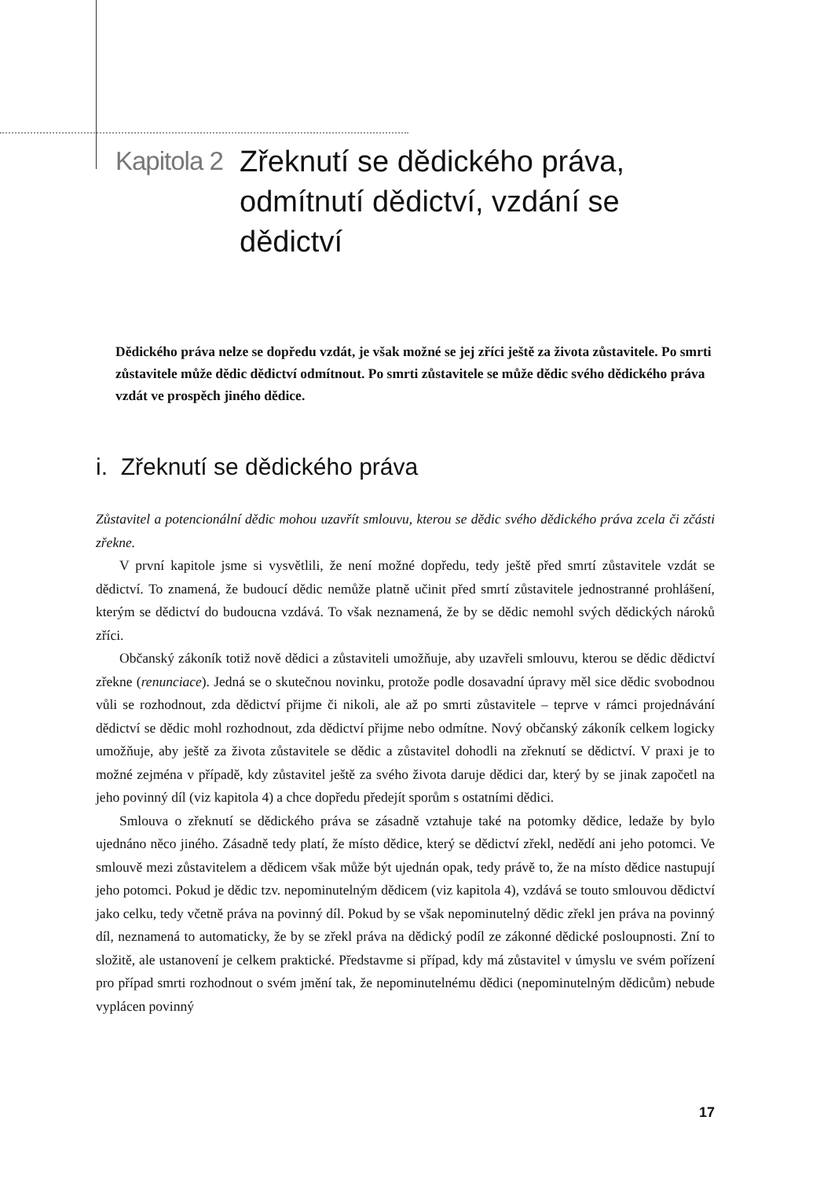Kapitola 2
Zřeknutí se dědického práva, odmítnutí dědictví, vzdání se dědictví
Dědického práva nelze se dopředu vzdát, je však možné se jej zříci ještě za života zůstavitele. Po smrti zůstavitele může dědic dědictví odmítnout. Po smrti zůstavitele se může dědic svého dědického práva vzdát ve prospěch jiného dědice.
i. Zřeknutí se dědického práva
Zůstavitel a potencionální dědic mohou uzavřít smlouvu, kterou se dědic svého dědického práva zcela či zčásti zřekne.
V první kapitole jsme si vysvětlili, že není možné dopředu, tedy ještě před smrtí zůstavitele vzdát se dědictví. To znamená, že budoucí dědic nemůže platně učinit před smrtí zůstavitele jednostranné prohlášení, kterým se dědictví do budoucna vzdává. To však neznamená, že by se dědic nemohl svých dědických nároků zříci.
Občanský zákoník totiž nově dědici a zůstaviteli umožňuje, aby uzavřeli smlouvu, kterou se dědic dědictví zřekne (renunciace). Jedná se o skutečnou novinku, protože podle dosavadní úpravy měl sice dědic svobodnou vůli se rozhodnout, zda dědictví přijme či nikoli, ale až po smrti zůstavitele – teprve v rámci projednávání dědictví se dědic mohl rozhodnout, zda dědictví přijme nebo odmítne. Nový občanský zákoník celkem logicky umožňuje, aby ještě za života zůstavitele se dědic a zůstavitel dohodli na zřeknutí se dědictví. V praxi je to možné zejména v případě, kdy zůstavitel ještě za svého života daruje dědici dar, který by se jinak započetl na jeho povinný díl (viz kapitola 4) a chce dopředu předejít sporům s ostatními dědici.
Smlouva o zřeknutí se dědického práva se zásadně vztahuje také na potomky dědice, ledaže by bylo ujednáno něco jiného. Zásadně tedy platí, že místo dědice, který se dědictví zřekl, nedědí ani jeho potomci. Ve smlouvě mezi zůstavitelem a dědicem však může být ujednán opak, tedy právě to, že na místo dědice nastupují jeho potomci. Pokud je dědic tzv. nepominutelným dědicem (viz kapitola 4), vzdává se touto smlouvou dědictví jako celku, tedy včetně práva na povinný díl. Pokud by se však nepominutelný dědic zřekl jen práva na povinný díl, neznamená to automaticky, že by se zřekl práva na dědický podíl ze zákonné dědické posloupnosti. Zní to složitě, ale ustanovení je celkem praktické. Představme si případ, kdy má zůstavitel v úmyslu ve svém pořízení pro případ smrti rozhodnout o svém jmění tak, že nepominutelnému dědici (nepominutelným dědicům) nebude vyplácen povinný
17